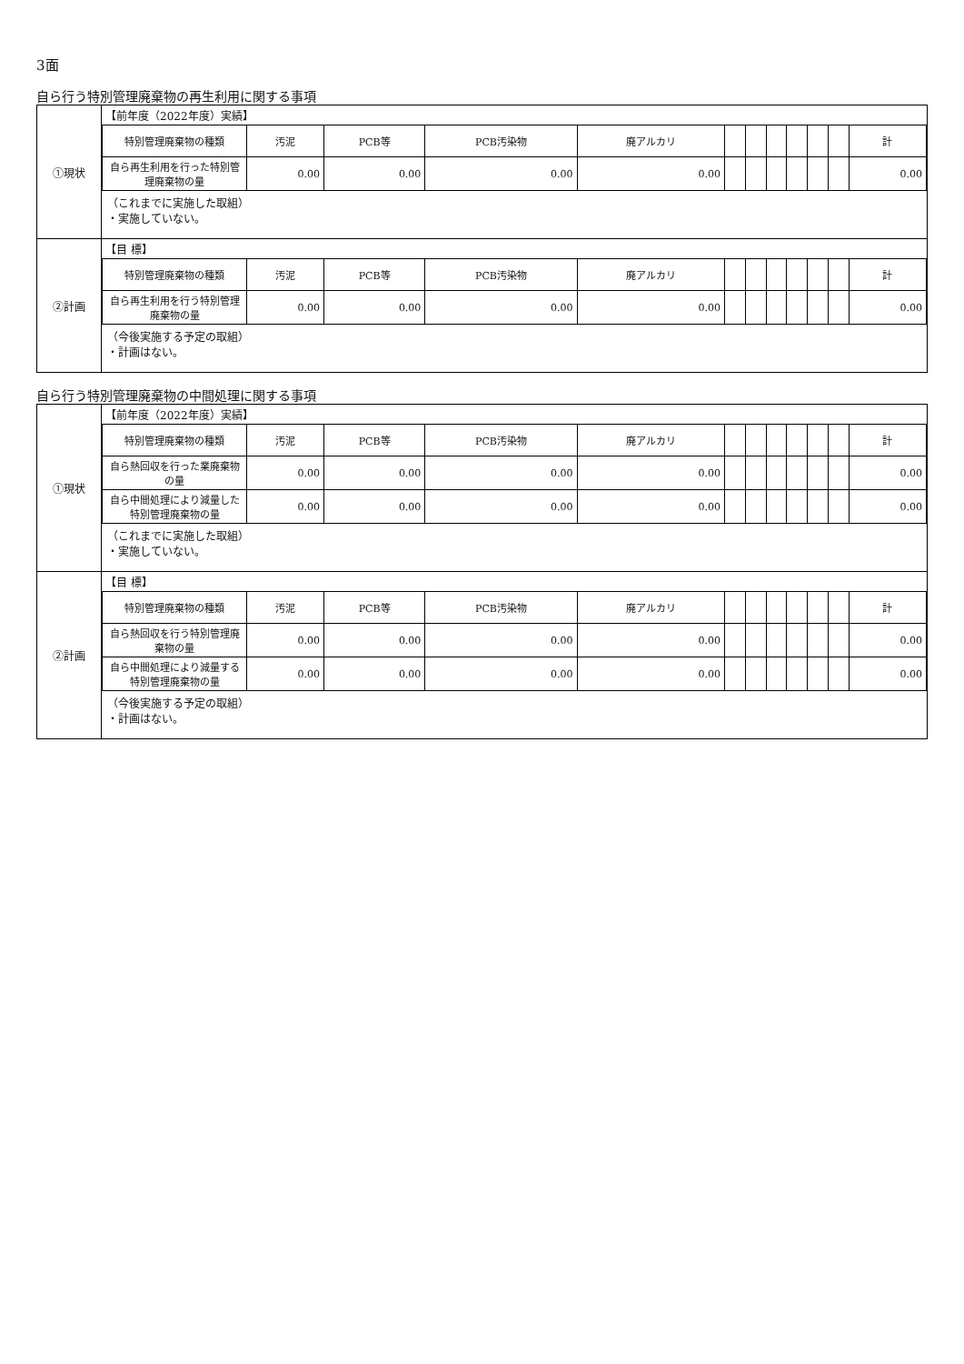3面
自ら行う特別管理廃棄物の再生利用に関する事項
| ①現状 | 【前年度（2022年度）実績】 / 特別管理廃棄物の種類 / 汚泥 / PCB等 / PCB汚染物 / 廃アルカリ / / / / / / / 計 / / --- / --- / --- / --- / --- / --- / --- / --- / --- / --- / --- / --- / / 自ら再生利用を行った特別管理廃棄物の量 / 0.00 / 0.00 / 0.00 / 0.00 / / / / / / / 0.00 / （これまでに実施した取組） ・実施していない。 |
| ②計画 | 【目 標】 / 特別管理廃棄物の種類 / 汚泥 / PCB等 / PCB汚染物 / 廃アルカリ / / / / / / / 計 / / --- / --- / --- / --- / --- / --- / --- / --- / --- / --- / --- / --- / / 自ら再生利用を行う特別管理廃棄物の量 / 0.00 / 0.00 / 0.00 / 0.00 / / / / / / / 0.00 / （今後実施する予定の取組） ・計画はない。 |
自ら行う特別管理廃棄物の中間処理に関する事項
| ①現状 | 【前年度（2022年度）実績】 / 特別管理廃棄物の種類 / 汚泥 / PCB等 / PCB汚染物 / 廃アルカリ / / / / / / / 計 / / --- / --- / --- / --- / --- / --- / --- / --- / --- / --- / --- / --- / / 自ら熱回収を行った業廃棄物の量 / 0.00 / 0.00 / 0.00 / 0.00 / / / / / / / 0.00 / / 自ら中間処理により減量した特別管理廃棄物の量 / 0.00 / 0.00 / 0.00 / 0.00 / / / / / / / 0.00 / （これまでに実施した取組） ・実施していない。 |
| ②計画 | 【目 標】 / 特別管理廃棄物の種類 / 汚泥 / PCB等 / PCB汚染物 / 廃アルカリ / / / / / / / 計 / / --- / --- / --- / --- / --- / --- / --- / --- / --- / --- / --- / --- / / 自ら熱回収を行う特別管理廃棄物の量 / 0.00 / 0.00 / 0.00 / 0.00 / / / / / / / 0.00 / / 自ら中間処理により減量する特別管理廃棄物の量 / 0.00 / 0.00 / 0.00 / 0.00 / / / / / / / 0.00 / （今後実施する予定の取組） ・計画はない。 |